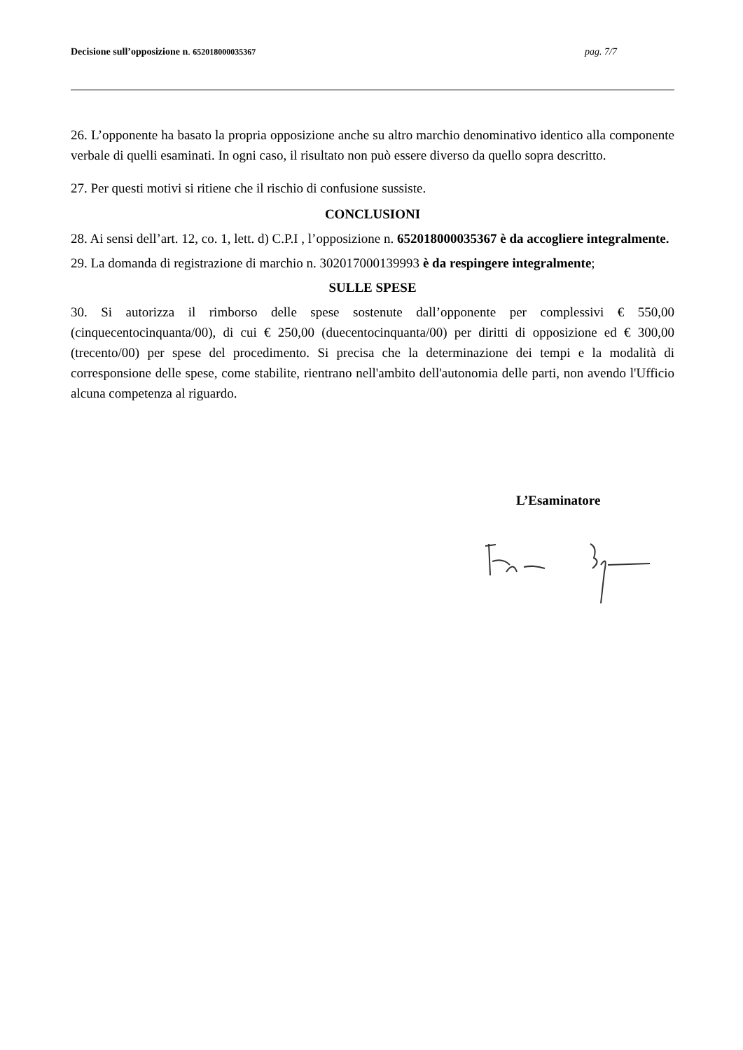Decisione sull’opposizione n. 652018000035367 pag. 7/7
26. L’opponente ha basato la propria opposizione anche su altro marchio denominativo identico alla componente verbale di quelli esaminati. In ogni caso, il risultato non può essere diverso da quello sopra descritto.
27. Per questi motivi si ritiene che il rischio di confusione sussiste.
CONCLUSIONI
28. Ai sensi dell’art. 12, co. 1, lett. d) C.P.I , l’opposizione n. 652018000035367 è da accogliere integralmente.
29. La domanda di registrazione di marchio n. 302017000139993 è da respingere integralmente;
SULLE SPESE
30. Si autorizza il rimborso delle spese sostenute dall’opponente per complessivi € 550,00 (cinquecentocinquanta/00), di cui € 250,00 (duecentocinquanta/00) per diritti di opposizione ed € 300,00 (trecento/00) per spese del procedimento. Si precisa che la determinazione dei tempi e la modalità di corresponsione delle spese, come stabilite, rientrano nell'ambito dell'autonomia delle parti, non avendo l'Ufficio alcuna competenza al riguardo.
L’Esaminatore